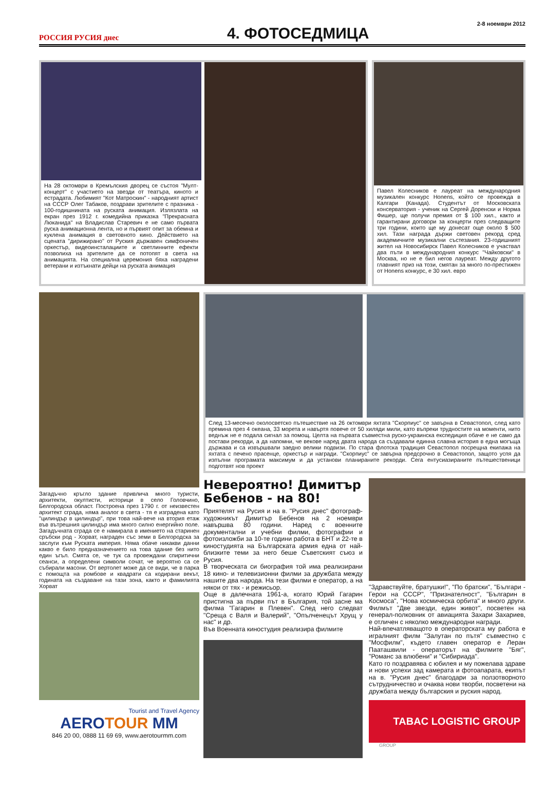РОССИЯ РУСИЯ днес 4. ФОТОСЕДМИЦА 2-8 ноември 2012
На 28 октомври в Кремълския дворец се състоя "Мулт-концерт" с участието на звезди от театъра, киното и естрадата. Любимият "Кот Матроскин" - народният артист на СССР Олег Табаков, поздрави зрителите с празника - 100-годишнината на руската анимация. Излязлата на екран през 1912 г. комедийна приказка "Прекрасната Люканида" на Владислав Старевич е не само първата руска анимационна лента, но и първият опит за обемна и куклена анимация в световното кино. Действието на сцената "дирижирано" от Руския държавен симфоничен оркестър, видеоинсталациите и светлинните ефекти позволиха на зрителите да се потопят в света на анимацията. На специална церемония бяха наградени ветерани и изтъкнати дейци на руската анимация
Павел Колесников е лауреат на международния музикален конкурс Honens, който се провежда в Калгари (Канада). Студентът от Московската консерватория - ученик на Сергей Доренски и Норма Фишер, ще получи премия от $ 100 хил., както и гарантирани договори за концерти през следващите три години, които ще му донесат още около $ 500 хил. Тази награда държи световен рекорд сред академичните музикални състезания. 23-годишният жител на Новосибирск Павел Колесников е участвал два пъти в международния конкурс "Чайковски" в Москва, но не е бил негов лауреат. Между другото главният приз на този, смятан за много по-престижен от Honens конкурс, е 30 хил. евро
Загадъчно кръгло здание привлича много туристи, архитекти, окултисти, историци в село Головчино, Белгородска област. Построена през 1790 г. от неизвестен архитект сграда, няма аналог в света - тя е изградена като "цилиндър в цилиндър", при това най-вече на втория етаж във вътрешния цилиндър има много силно енергийно поле. Загадъчната сграда се е намирала в имението на старинен сръбски род - Хорват, награден със земи в Белгородска за заслуги към Руската империя. Няма обаче никакви данни какво е било предназначението на това здание без нито един ъгъл. Смята се, че тук са провеждани спиритични сеанси, а определени символи сочат, че вероятно са се събирали масони. От вертолет може да се види, че в парка с помощта на ромбове и квадрати са кодирани векът, годината на създаване на тази зона, както и фамилията Хорват
Tourist and Travel Agency
AEROTOUR MM
846 20 00, 0888 11 69 69, www.aerotourmm.com
След 13-месечно околосветско пътешествие на 26 октомври яхтата "Скорпиус" се завърна в Севастопол, след като премина през 4 океана, 33 морета и навъртя повече от 50 хиляди мили, като въпреки трудностите на моменти, нито веднъж не е подала сигнал за помощ. Целта на първата съвместна руско-украинска експедиция обаче е не само да постави рекорди, а да напомни, че векове наред двата народа са създавали единна славна история в една могъща държава и са извършвали заедно велики подвизи. По стара флотска традиция Севастопол посрещна екипажа на яхтата с печено прасенце, оркестър и награди. "Скорпиус" се завърна предсрочно в Севастопол, защото успя да изпълни програмата максимум и да установи планираните рекорди. Сега ентусиазираните пътешественици подготвят нов проект
Невероятно! Димитър Бебенов - на 80!
Приятелят на Русия и на в. "Русия днес" фотограф-художникът Димитър Бебенов на 2 ноември навършва 80 години. Наред с военните документални и учебни филми, фотографии и фотоизложби за 10-те години работа в БНТ и 22-те в киностудията на Българската армия една от най-близките теми за него беше Съветският съюз и Русия.
В творческата си биография той има реализирани 18 кино- и телевизионни филми за дружбата между нашите два народа. На тези филми е оператор, а на някои от тях - и режисьор.
Още в далечната 1961-а, когато Юрий Гагарин пристигна за първи път в България, той засне ма филма "Гагарин в Плевен". След него следват "Среща с Валя и Валерий", "Опълченецът Хрущ у нас" и др.
Във Военната киностудия реализира филмите
"Здравствуйте, братушки!", "По братски", "Българи - Герои на СССР", "Признателност", "Българин в Космоса", "Нова космическа орбита" и много други. Филмът "Две звезди, един живот", посветен на генерал-полковник от авиацията Захари Захариев, е отличен с няколко международни награди.
Най-впечатляващото в операторската му работа е игралният филм "Залутан по пътя" съвместно с "Мосфилм", където главен оператор е Леран Пааташвили - операторът на филмите "Бяг", "Романс за влюбени" и "Сибириада".
Като го поздравява с юбилея и му пожелава здраве и нови успехи зад камерата и фотоапарата, екипът на в. "Русия днес" благодари за ползотворното сътрудничество и очаква нови творби, посветени на дружбата между българския и руския народ.
TABAC LOGISTIC GROUP
GROUP